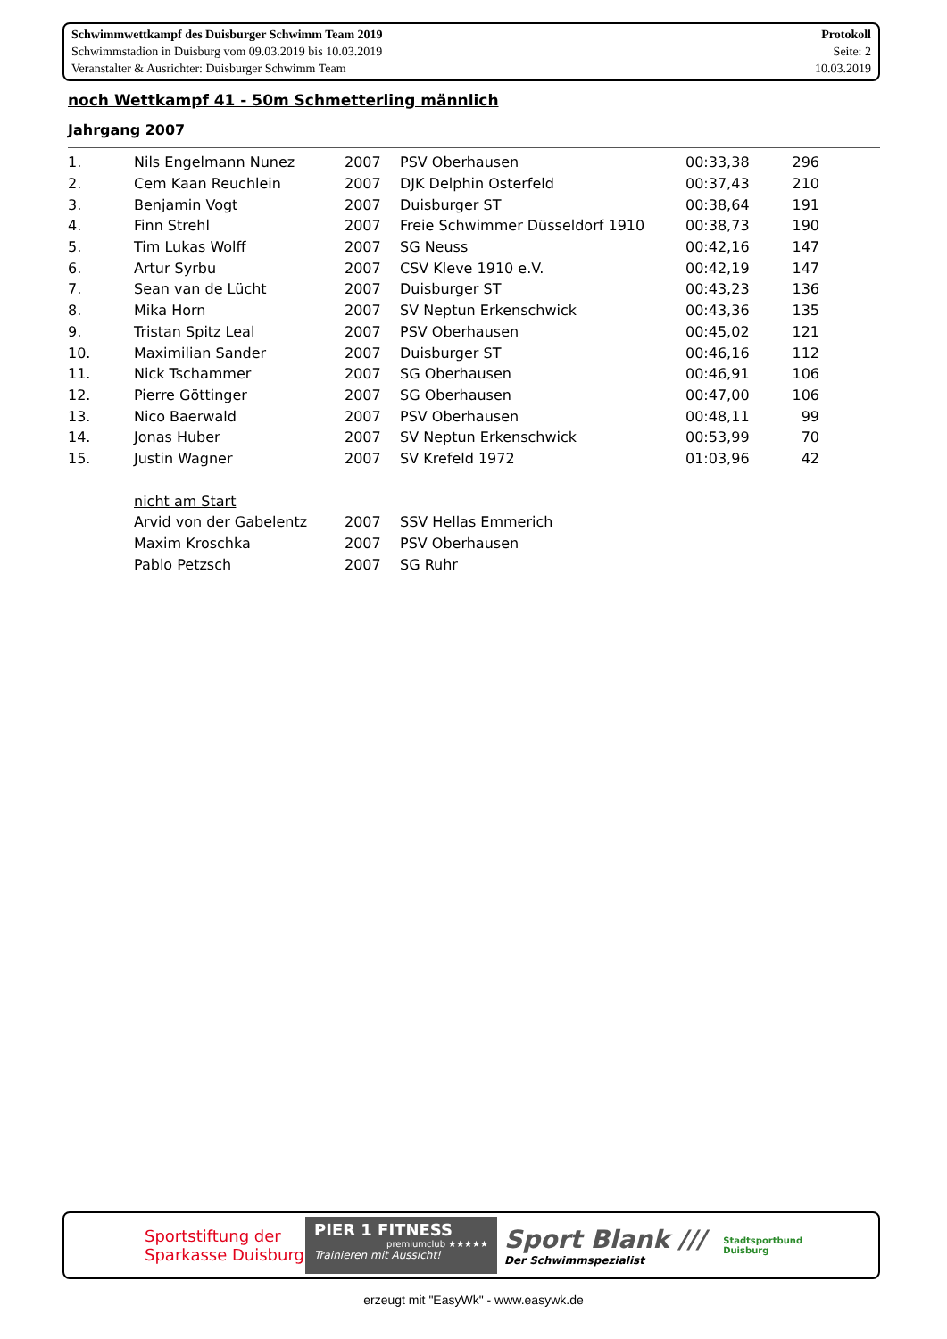Schwimmwettkampf des Duisburger Schwimm Team 2019
Schwimmstadion in Duisburg vom 09.03.2019 bis 10.03.2019
Veranstalter & Ausrichter: Duisburger Schwimm Team
Protokoll
Seite: 2
10.03.2019
noch Wettkampf 41 - 50m Schmetterling männlich
Jahrgang 2007
| 1. | Nils Engelmann Nunez | 2007 | PSV Oberhausen | 00:33,38 | 296 |
| 2. | Cem Kaan Reuchlein | 2007 | DJK Delphin Osterfeld | 00:37,43 | 210 |
| 3. | Benjamin Vogt | 2007 | Duisburger ST | 00:38,64 | 191 |
| 4. | Finn Strehl | 2007 | Freie Schwimmer Düsseldorf 1910 | 00:38,73 | 190 |
| 5. | Tim Lukas Wolff | 2007 | SG Neuss | 00:42,16 | 147 |
| 6. | Artur Syrbu | 2007 | CSV Kleve 1910 e.V. | 00:42,19 | 147 |
| 7. | Sean van de Lücht | 2007 | Duisburger ST | 00:43,23 | 136 |
| 8. | Mika Horn | 2007 | SV Neptun Erkenschwick | 00:43,36 | 135 |
| 9. | Tristan Spitz Leal | 2007 | PSV Oberhausen | 00:45,02 | 121 |
| 10. | Maximilian Sander | 2007 | Duisburger ST | 00:46,16 | 112 |
| 11. | Nick Tschammer | 2007 | SG Oberhausen | 00:46,91 | 106 |
| 12. | Pierre Göttinger | 2007 | SG Oberhausen | 00:47,00 | 106 |
| 13. | Nico Baerwald | 2007 | PSV Oberhausen | 00:48,11 | 99 |
| 14. | Jonas Huber | 2007 | SV Neptun Erkenschwick | 00:53,99 | 70 |
| 15. | Justin Wagner | 2007 | SV Krefeld 1972 | 01:03,96 | 42 |
| | nicht am Start | | | | |
| | Arvid von der Gabelentz | 2007 | SSV Hellas Emmerich | | |
| | Maxim Kroschka | 2007 | PSV Oberhausen | | |
| | Pablo Petzsch | 2007 | SG Ruhr | | |
Sportstiftung der
Sparkasse Duisburg
PIER 1 FITNESS
premiumclub ★★★★★
Trainieren mit Aussicht!
Sport Blank ///
Der Schwimmspezialist
Stadtsportbund
Duisburg
erzeugt mit "EasyWk" - www.easywk.de